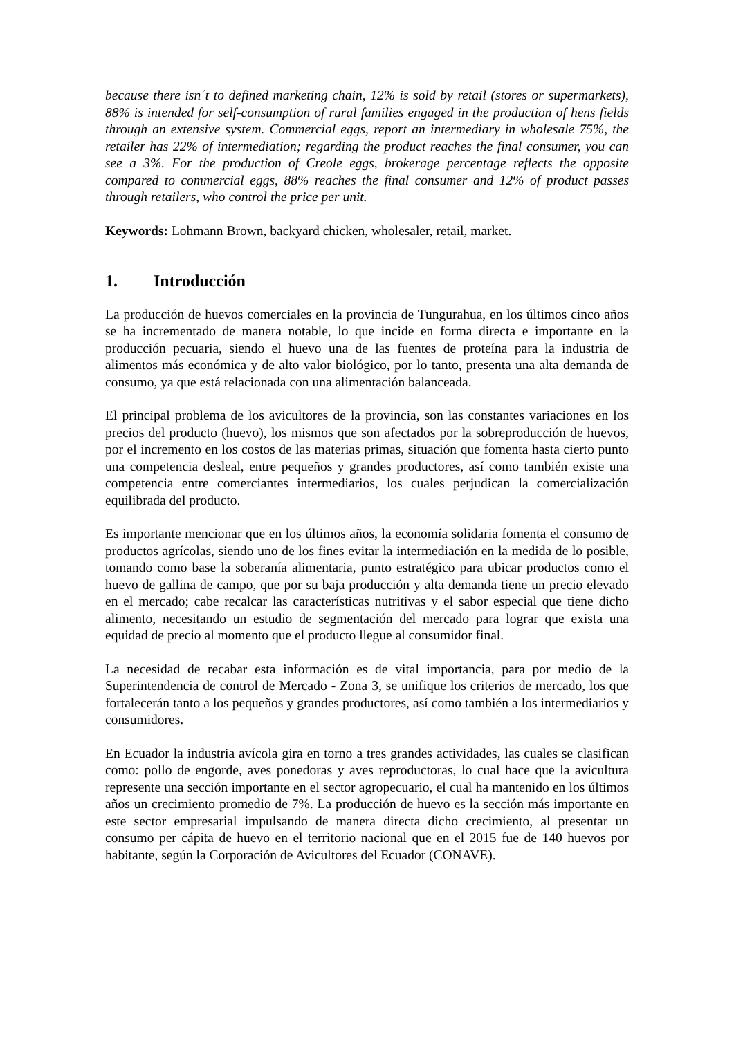because there isn´t to defined marketing chain, 12% is sold by retail (stores or supermarkets), 88% is intended for self-consumption of rural families engaged in the production of hens fields through an extensive system. Commercial eggs, report an intermediary in wholesale 75%, the retailer has 22% of intermediation; regarding the product reaches the final consumer, you can see a 3%. For the production of Creole eggs, brokerage percentage reflects the opposite compared to commercial eggs, 88% reaches the final consumer and 12% of product passes through retailers, who control the price per unit.
Keywords: Lohmann Brown, backyard chicken, wholesaler, retail, market.
1. Introducción
La producción de huevos comerciales en la provincia de Tungurahua, en los últimos cinco años se ha incrementado de manera notable, lo que incide en forma directa e importante en la producción pecuaria, siendo el huevo una de las fuentes de proteína para la industria de alimentos más económica y de alto valor biológico, por lo tanto, presenta una alta demanda de consumo, ya que está relacionada con una alimentación balanceada.
El principal problema de los avicultores de la provincia, son las constantes variaciones en los precios del producto (huevo), los mismos que son afectados por la sobreproducción de huevos, por el incremento en los costos de las materias primas, situación que fomenta hasta cierto punto una competencia desleal, entre pequeños y grandes productores, así como también existe una competencia entre comerciantes intermediarios, los cuales perjudican la comercialización equilibrada del producto.
Es importante mencionar que en los últimos años, la economía solidaria fomenta el consumo de productos agrícolas, siendo uno de los fines evitar la intermediación en la medida de lo posible, tomando como base la soberanía alimentaria, punto estratégico para ubicar productos como el huevo de gallina de campo, que por su baja producción y alta demanda tiene un precio elevado en el mercado; cabe recalcar las características nutritivas y el sabor especial que tiene dicho alimento, necesitando un estudio de segmentación del mercado para lograr que exista una equidad de precio al momento que el producto llegue al consumidor final.
La necesidad de recabar esta información es de vital importancia, para por medio de la Superintendencia de control de Mercado - Zona 3, se unifique los criterios de mercado, los que fortalecerán tanto a los pequeños y grandes productores, así como también a los intermediarios y consumidores.
En Ecuador la industria avícola gira en torno a tres grandes actividades, las cuales se clasifican como: pollo de engorde, aves ponedoras y aves reproductoras, lo cual hace que la avicultura represente una sección importante en el sector agropecuario, el cual ha mantenido en los últimos años un crecimiento promedio de 7%. La producción de huevo es la sección más importante en este sector empresarial impulsando de manera directa dicho crecimiento, al presentar un consumo per cápita de huevo en el territorio nacional que en el 2015 fue de 140 huevos por habitante, según la Corporación de Avicultores del Ecuador (CONAVE).